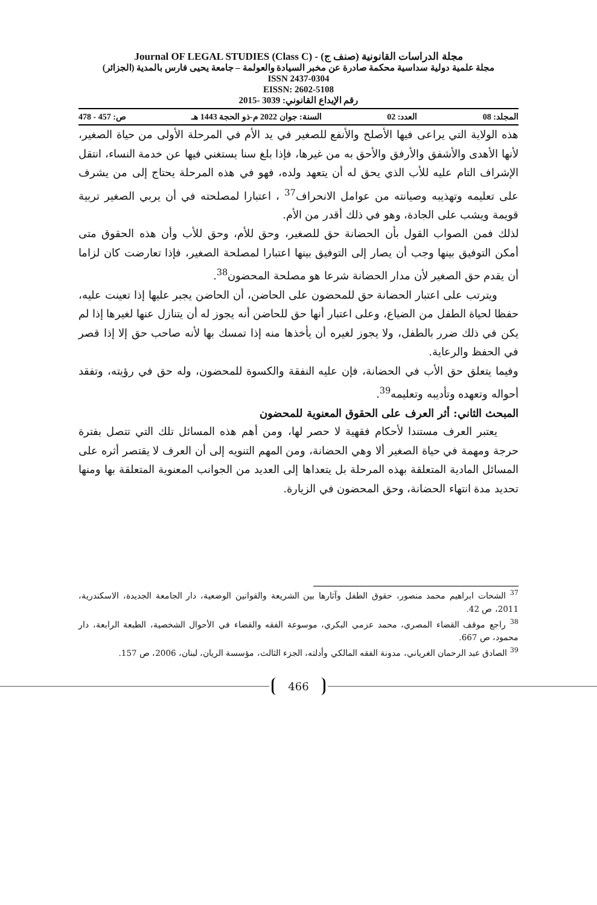مجلة الدراسات القانونية (صنف ج) - Journal OF LEGAL STUDIES (Class C)
مجلة علمية دولية سداسية محكمة صادرة عن مخبر السيادة والعولمة – جامعة يحيى فارس بالمدية (الجزائر)
ISSN 2437-0304
EISSN: 2602-5108
رقم الإيداع القانوني: 3039 -2015
المجلد: 08 العدد: 02 السنة: جوان 2022 م-ذو الحجة 1443 هـ ص: 457 - 478
هذه الولاية التي يراعى فيها الأصلح والأنفع للصغير في يد الأم في المرحلة الأولى من حياة الصغير، لأنها الأهدى والأشفق والأرفق والأحق به من غيرها، فإذا بلغ سنا يستغني فيها عن خدمة النساء، انتقل الإشراف التام عليه للأب الذي يحق له أن يتعهد ولده، فهو في هذه المرحلة يحتاج إلى من يشرف على تعليمه وتهذيبه وصيانته من عوامل الانحراف<sup>37</sup> ، اعتبارا لمصلحته في أن يربي الصغير تربية قويمة ويشب على الجادة، وهو في ذلك أقدر من الأم.
لذلك فمن الصواب القول بأن الحضانة حق للصغير، وحق للأم، وحق للأب وأن هذه الحقوق متى أمكن التوفيق بينها وجب أن يصار إلى التوفيق بينها اعتبارا لمصلحة الصغير، فإذا تعارضت كان لزاما أن يقدم حق الصغير لأن مدار الحضانة شرعا هو مصلحة المحضون<sup>38</sup>.
ويترتب على اعتبار الحضانة حق للمحضون على الحاضن، أن الحاضن يجبر عليها إذا تعينت عليه، حفظا لحياة الطفل من الضياع، وعلى اعتبار أنها حق للحاضن أنه يجوز له أن يتنازل عنها لغيرها إذا لم يكن في ذلك ضرر بالطفل، ولا يجوز لغيره أن يأخذها منه إذا تمسك بها لأنه صاحب حق إلا إذا قصر في الحفظ والرعاية.
وفيما يتعلق حق الأب في الحضانة، فإن عليه النفقة والكسوة للمحضون، وله حق في رؤيته، وتفقد أحواله وتعهده وتأديبه وتعليمه<sup>39</sup>.
المبحث الثاني: أثر العرف على الحقوق المعنوية للمحضون
يعتبر العرف مستندا لأحكام فقهية لا حصر لها، ومن أهم هذه المسائل تلك التي تتصل بفترة حرجة ومهمة في حياة الصغير ألا وهي الحضانة، ومن المهم التنويه إلى أن العرف لا يقتصر أثره على المسائل المادية المتعلقة بهذه المرحلة بل يتعداها إلى العديد من الجوانب المعنوية المتعلقة بها ومنها تحديد مدة انتهاء الحضانة، وحق المحضون في الزيارة.
<sup>37</sup> الشحات ابراهيم محمد منصور، حقوق الطفل وآثارها بين الشريعة والقوانين الوضعية، دار الجامعة الجديدة، الاسكندرية، 2011، ص 42.
<sup>38</sup> راجع موقف القضاء المصري، محمد عزمي البكري، موسوعة الفقه والقضاء في الأحوال الشخصية، الطبعة الرابعة، دار محمود، ص 667.
<sup>39</sup> الصادق عبد الرحمان الغرياني، مدونة الفقه المالكي وأدلته، الجزء الثالث، مؤسسة الريان، لبنان، 2006، ص 157.
466